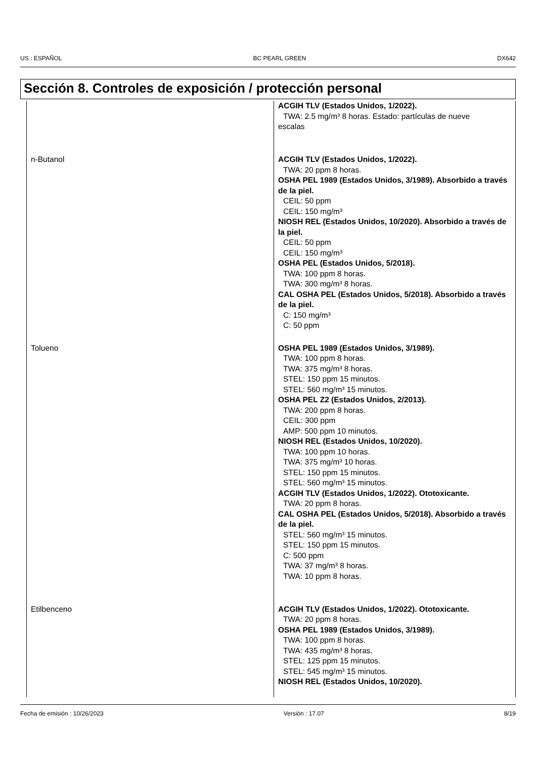US : ESPAÑOL BC PEARL GREEN DX642
Sección 8. Controles de exposición / protección personal
| | ACGIH TLV (Estados Unidos, 1/2022). TWA: 2.5 mg/m³ 8 horas. Estado: partículas de nueve escalas |
| n-Butanol | ACGIH TLV (Estados Unidos, 1/2022). TWA: 20 ppm 8 horas. OSHA PEL 1989 (Estados Unidos, 3/1989). Absorbido a través de la piel. CEIL: 50 ppm CEIL: 150 mg/m³ NIOSH REL (Estados Unidos, 10/2020). Absorbido a través de la piel. CEIL: 50 ppm CEIL: 150 mg/m³ OSHA PEL (Estados Unidos, 5/2018). TWA: 100 ppm 8 horas. TWA: 300 mg/m³ 8 horas. CAL OSHA PEL (Estados Unidos, 5/2018). Absorbido a través de la piel. C: 150 mg/m³ C: 50 ppm |
| Tolueno | OSHA PEL 1989 (Estados Unidos, 3/1989). TWA: 100 ppm 8 horas. TWA: 375 mg/m³ 8 horas. STEL: 150 ppm 15 minutos. STEL: 560 mg/m³ 15 minutos. OSHA PEL Z2 (Estados Unidos, 2/2013). TWA: 200 ppm 8 horas. CEIL: 300 ppm AMP: 500 ppm 10 minutos. NIOSH REL (Estados Unidos, 10/2020). TWA: 100 ppm 10 horas. TWA: 375 mg/m³ 10 horas. STEL: 150 ppm 15 minutos. STEL: 560 mg/m³ 15 minutos. ACGIH TLV (Estados Unidos, 1/2022). Ototoxicante. TWA: 20 ppm 8 horas. CAL OSHA PEL (Estados Unidos, 5/2018). Absorbido a través de la piel. STEL: 560 mg/m³ 15 minutos. STEL: 150 ppm 15 minutos. C: 500 ppm TWA: 37 mg/m³ 8 horas. TWA: 10 ppm 8 horas. |
| Etilbenceno | ACGIH TLV (Estados Unidos, 1/2022). Ototoxicante. TWA: 20 ppm 8 horas. OSHA PEL 1989 (Estados Unidos, 3/1989). TWA: 100 ppm 8 horas. TWA: 435 mg/m³ 8 horas. STEL: 125 ppm 15 minutos. STEL: 545 mg/m³ 15 minutos. NIOSH REL (Estados Unidos, 10/2020). |
Fecha de emisión : 10/26/2023 Versión : 17.07 8/19